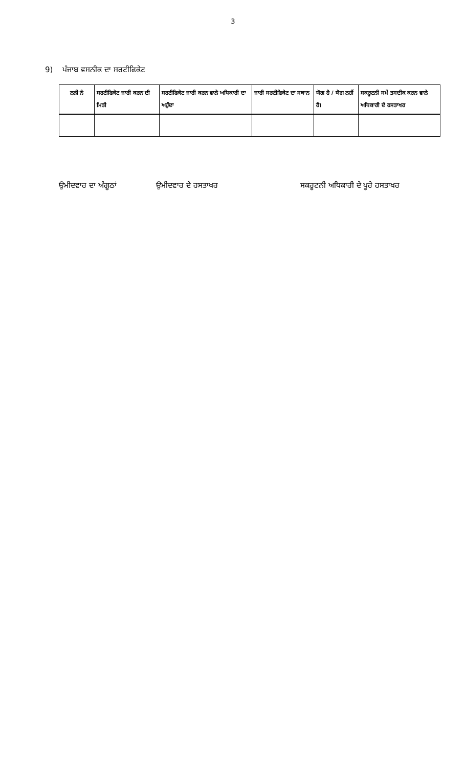3
9) ਪੰਜਾਬ ਵਸਨੀਕ ਦਾ ਸਰਟੀਫਿਕੇਟ
| ਲੜੀ ਨੰ | ਸਰਟੀਫਿਕੇਟ ਜਾਰੀ ਕਰਨ ਦੀ ਮਿਤੀ | ਸਰਟੀਫਿਕੇਟ ਜਾਰੀ ਕਰਨ ਵਾਲੇ ਅਧਿਕਾਰੀ ਦਾ ਅਹੁੱਦਾ | ਜਾਰੀ ਸਰਟੀਫਿਕੇਟ ਦਾ ਸਥਾਨ | ਯੋਗ ਹੈ / ਯੋਗ ਨਹੀਂ ਹੈ। | ਸਕਰੂਟਨੀ ਸਮੇਂ ਤਸਦੀਕ ਕਰਨ ਵਾਲੇ ਅਧਿਕਾਰੀ ਦੇ ਹਸਤਾਖਰ |
| --- | --- | --- | --- | --- | --- |
ਉਮੀਦਵਾਰ ਦਾ ਅੰਗੂਠਾਂ ਉਮੀਦਵਾਰ ਦੇ ਹਸਤਾਖਰ ਸਕਰੂਟਨੀ ਅਧਿਕਾਰੀ ਦੇ ਪੂਰੇ ਹਸਤਾਖਰ